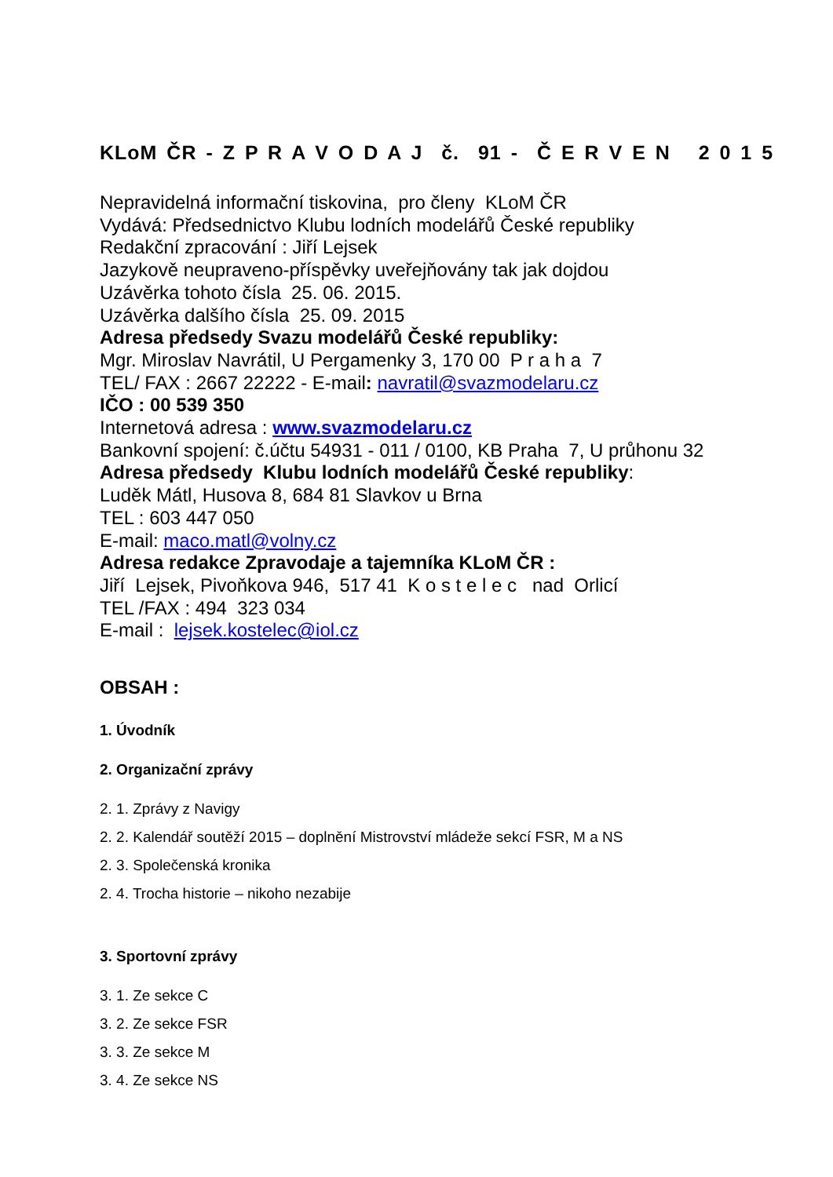KLoM ČR - Z P R A V O D A J č. 91 - Č E R V E N 2 0 1 5
Nepravidelná informační tiskovina, pro členy KLoM ČR
Vydává: Předsednictvo Klubu lodních modelářů České republiky
Redakční zpracování : Jiří Lejsek
Jazykově neupraveno-příspěvky uveřejňovány tak jak dojdou
Uzávěrka tohoto čísla 25. 06. 2015.
Uzávěrka dalšího čísla 25. 09. 2015
Adresa předsedy Svazu modelářů České republiky:
Mgr. Miroslav Navrátil, U Pergamenky 3, 170 00 P r a h a 7
TEL/ FAX : 2667 22222 - E-mail: navratil@svazmodelaru.cz
IČO : 00 539 350
Internetová adresa : www.svazmodelaru.cz
Bankovní spojení: č.účtu 54931 - 011 / 0100, KB Praha 7, U průhonu 32
Adresa předsedy Klubu lodních modelářů České republiky:
Luděk Mátl, Husova 8, 684 81 Slavkov u Brna
TEL : 603 447 050
E-mail: maco.matl@volny.cz
Adresa redakce Zpravodaje a tajemníka KLoM ČR :
Jiří Lejsek, Pivoňkova 946, 517 41 K o s t e l e c nad Orlicí
TEL /FAX : 494 323 034
E-mail : lejsek.kostelec@iol.cz
OBSAH :
1. Úvodník
2. Organizační zprávy
2. 1. Zprávy z Navigy
2. 2. Kalendář soutěží 2015 – doplnění Mistrovství mládeže sekcí FSR, M a NS
2. 3. Společenská kronika
2. 4. Trocha historie – nikoho nezabije
3. Sportovní zprávy
3. 1. Ze sekce C
3. 2. Ze sekce FSR
3. 3. Ze sekce M
3. 4. Ze sekce NS